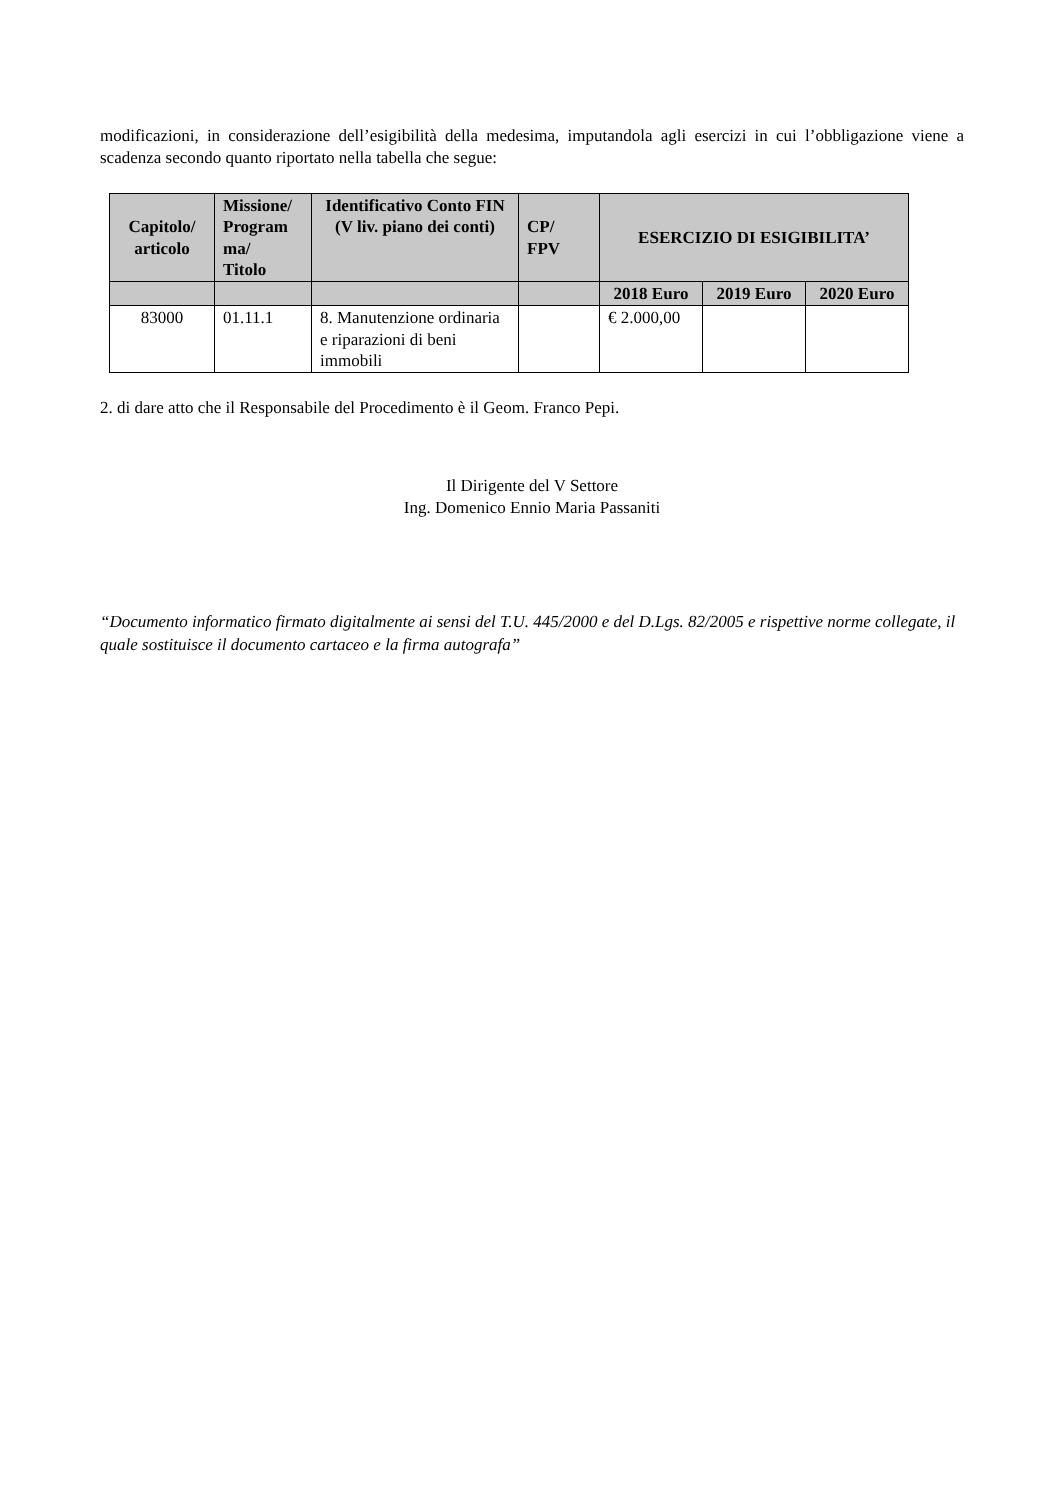modificazioni, in considerazione dell’esigibilità della medesima, imputandola agli esercizi in cui l’obbligazione viene a scadenza secondo quanto riportato nella tabella che segue:
| Capitolo/ articolo | Missione/ Program ma/ Titolo | Identificativo Conto FIN (V liv. piano dei conti) | CP/ FPV | ESERCIZIO DI ESIGIBILITA’ | | |
| --- | --- | --- | --- | --- | --- | --- |
| | | | | 2018 Euro | 2019 Euro | 2020 Euro |
| 83000 | 01.11.1 | 8. Manutenzione ordinaria e riparazioni di beni immobili | | € 2.000,00 | | |
2. di dare atto che il Responsabile del Procedimento è il Geom. Franco Pepi.
Il Dirigente del V Settore
Ing. Domenico Ennio Maria Passaniti
“Documento informatico firmato digitalmente ai sensi del T.U. 445/2000 e del D.Lgs. 82/2005 e rispettive norme collegate, il quale sostituisce il documento cartaceo e la firma autografa”